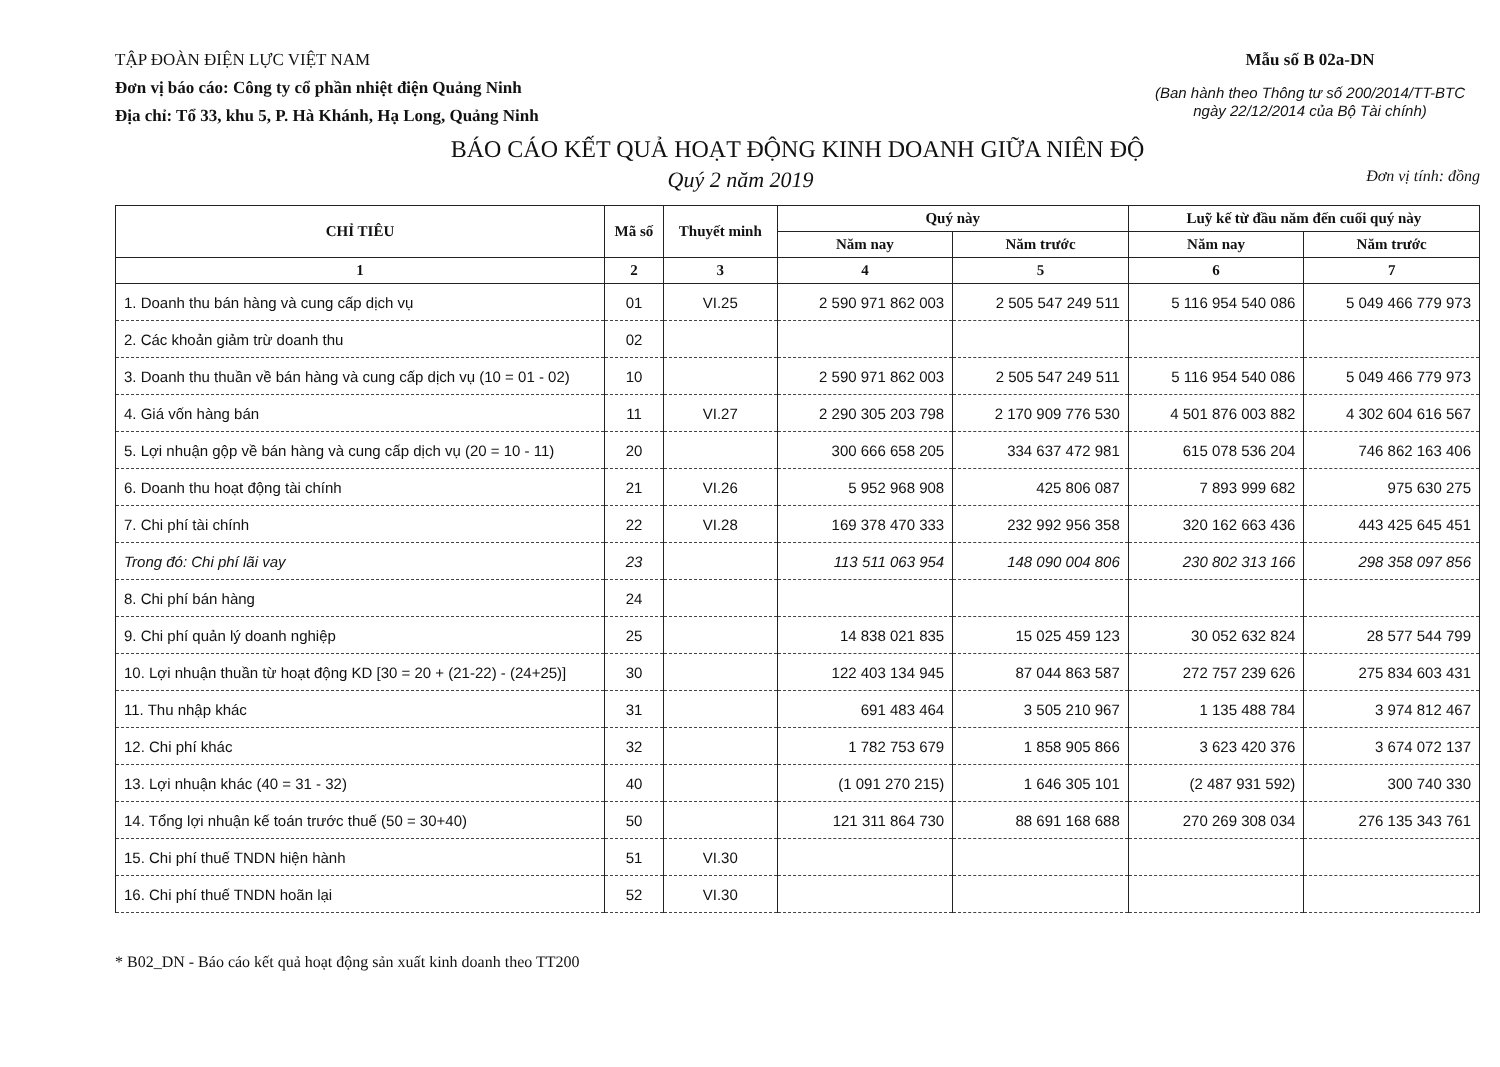TẬP ĐOÀN ĐIỆN LỰC VIỆT NAM
Đơn vị báo cáo: Công ty cổ phần nhiệt điện Quảng Ninh
Địa chỉ: Tổ 33, khu 5, P. Hà Khánh, Hạ Long, Quảng Ninh
Mẫu số B 02a-DN
(Ban hành theo Thông tư số 200/2014/TT-BTC ngày 22/12/2014 của Bộ Tài chính)
BÁO CÁO KẾT QUẢ HOẠT ĐỘNG KINH DOANH GIỮA NIÊN ĐỘ
Quý 2 năm 2019 Đơn vị tính: đồng
| CHỈ TIÊU | Mã số | Thuyết minh | Quý này | | Luỹ kế từ đầu năm đến cuối quý này | |
| --- | --- | --- | --- | --- | --- | --- |
| | | | Năm nay | Năm trước | Năm nay | Năm trước |
| 1 | 2 | 3 | 4 | 5 | 6 | 7 |
| 1. Doanh thu bán hàng và cung cấp dịch vụ | 01 | VI.25 | 2 590 971 862 003 | 2 505 547 249 511 | 5 116 954 540 086 | 5 049 466 779 973 |
| 2. Các khoản giảm trừ doanh thu | 02 | | | | | |
| 3. Doanh thu thuần về bán hàng và cung cấp dịch vụ (10 = 01 - 02) | 10 | | 2 590 971 862 003 | 2 505 547 249 511 | 5 116 954 540 086 | 5 049 466 779 973 |
| 4. Giá vốn hàng bán | 11 | VI.27 | 2 290 305 203 798 | 2 170 909 776 530 | 4 501 876 003 882 | 4 302 604 616 567 |
| 5. Lợi nhuận gộp về bán hàng và cung cấp dịch vụ (20 = 10 - 11) | 20 | | 300 666 658 205 | 334 637 472 981 | 615 078 536 204 | 746 862 163 406 |
| 6. Doanh thu hoạt động tài chính | 21 | VI.26 | 5 952 968 908 | 425 806 087 | 7 893 999 682 | 975 630 275 |
| 7. Chi phí tài chính | 22 | VI.28 | 169 378 470 333 | 232 992 956 358 | 320 162 663 436 | 443 425 645 451 |
| Trong đó: Chi phí lãi vay | 23 | | 113 511 063 954 | 148 090 004 806 | 230 802 313 166 | 298 358 097 856 |
| 8. Chi phí bán hàng | 24 | | | | | |
| 9. Chi phí quản lý doanh nghiệp | 25 | | 14 838 021 835 | 15 025 459 123 | 30 052 632 824 | 28 577 544 799 |
| 10. Lợi nhuận thuần từ hoạt động KD [30 = 20 + (21-22) - (24+25)] | 30 | | 122 403 134 945 | 87 044 863 587 | 272 757 239 626 | 275 834 603 431 |
| 11. Thu nhập khác | 31 | | 691 483 464 | 3 505 210 967 | 1 135 488 784 | 3 974 812 467 |
| 12. Chi phí khác | 32 | | 1 782 753 679 | 1 858 905 866 | 3 623 420 376 | 3 674 072 137 |
| 13. Lợi nhuận khác (40 = 31 - 32) | 40 | | (1 091 270 215) | 1 646 305 101 | (2 487 931 592) | 300 740 330 |
| 14. Tổng lợi nhuận kế toán trước thuế (50 = 30+40) | 50 | | 121 311 864 730 | 88 691 168 688 | 270 269 308 034 | 276 135 343 761 |
| 15. Chi phí thuế TNDN hiện hành | 51 | VI.30 | | | | |
| 16. Chi phí thuế TNDN hoãn lại | 52 | VI.30 | | | | |
* B02_DN - Báo cáo kết quả hoạt động sản xuất kinh doanh theo TT200